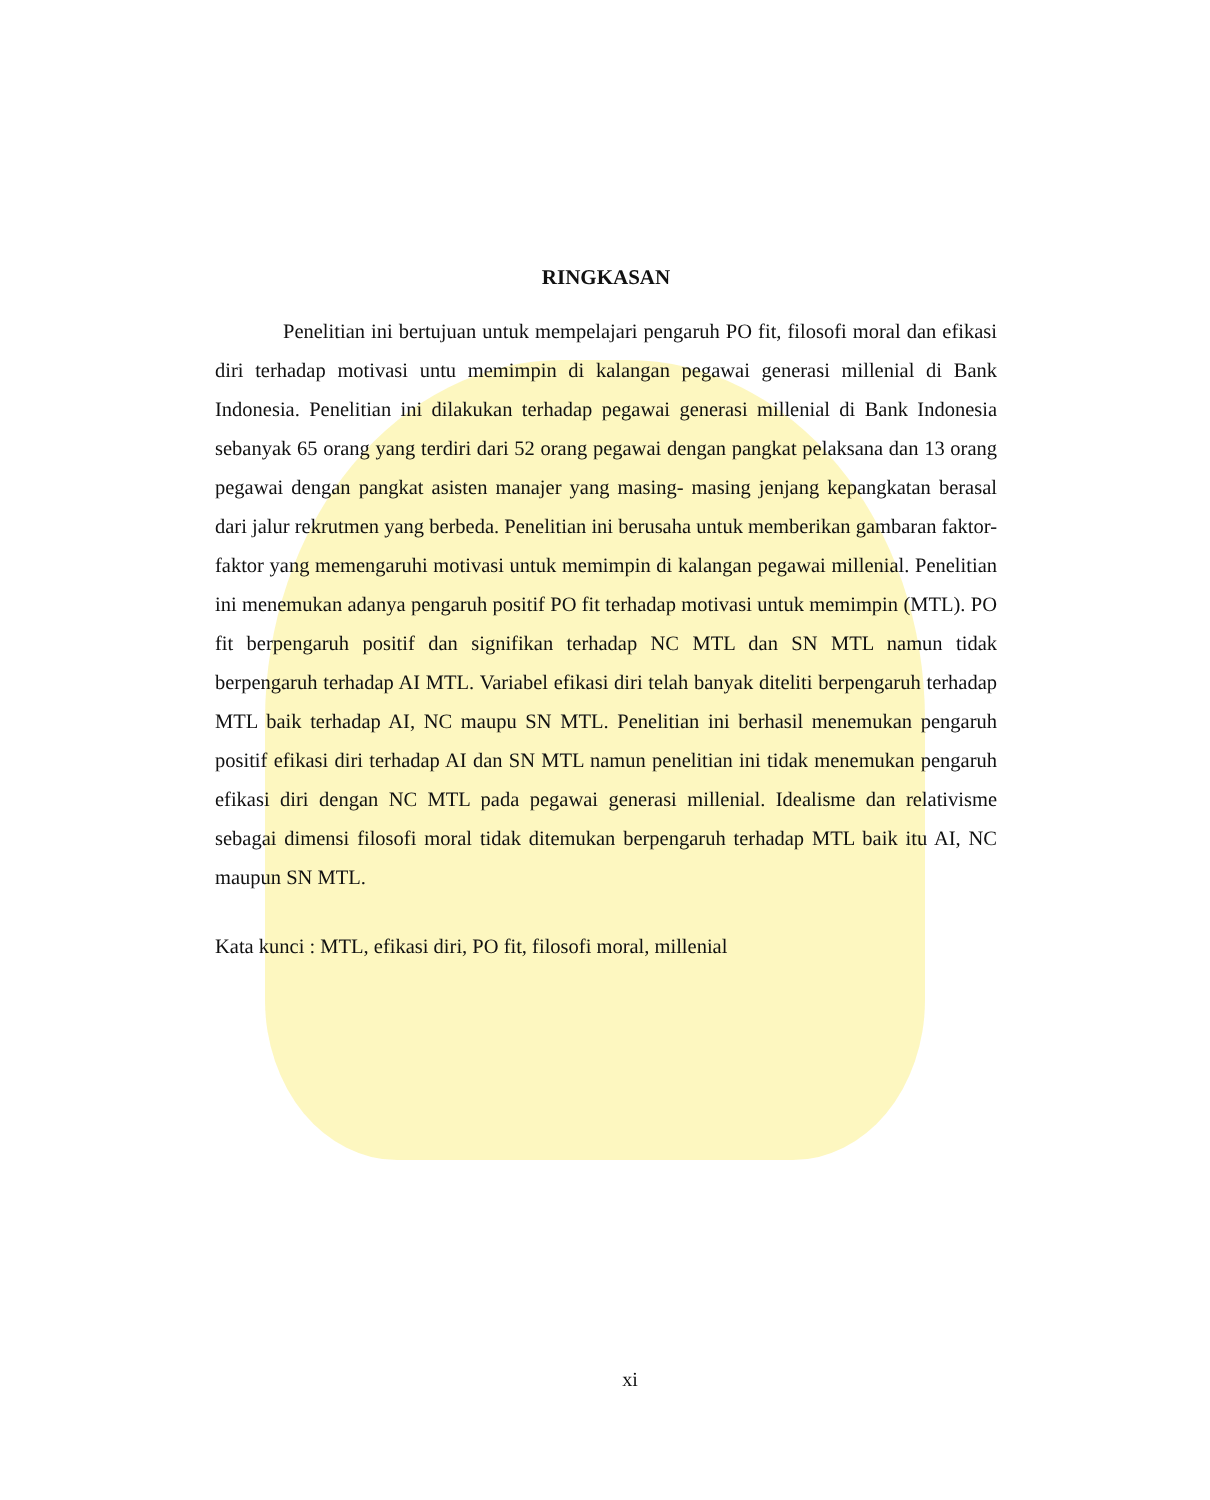RINGKASAN
Penelitian ini bertujuan untuk mempelajari pengaruh PO fit, filosofi moral dan efikasi diri terhadap motivasi untu memimpin di kalangan pegawai generasi millenial di Bank Indonesia. Penelitian ini dilakukan terhadap pegawai generasi millenial di Bank Indonesia sebanyak 65 orang yang terdiri dari 52 orang pegawai dengan pangkat pelaksana dan 13 orang pegawai dengan pangkat asisten manajer yang masing- masing jenjang kepangkatan berasal dari jalur rekrutmen yang berbeda. Penelitian ini berusaha untuk memberikan gambaran faktor-faktor yang memengaruhi motivasi untuk memimpin di kalangan pegawai millenial. Penelitian ini menemukan adanya pengaruh positif PO fit terhadap motivasi untuk memimpin (MTL). PO fit berpengaruh positif dan signifikan terhadap NC MTL dan SN MTL namun tidak berpengaruh terhadap AI MTL. Variabel efikasi diri telah banyak diteliti berpengaruh terhadap MTL baik terhadap AI, NC maupu SN MTL. Penelitian ini berhasil menemukan pengaruh positif efikasi diri terhadap AI dan SN MTL namun penelitian ini tidak menemukan pengaruh efikasi diri dengan NC MTL pada pegawai generasi millenial. Idealisme dan relativisme sebagai dimensi filosofi moral tidak ditemukan berpengaruh terhadap MTL baik itu AI, NC maupun SN MTL.
Kata kunci : MTL, efikasi diri, PO fit, filosofi moral, millenial
xi